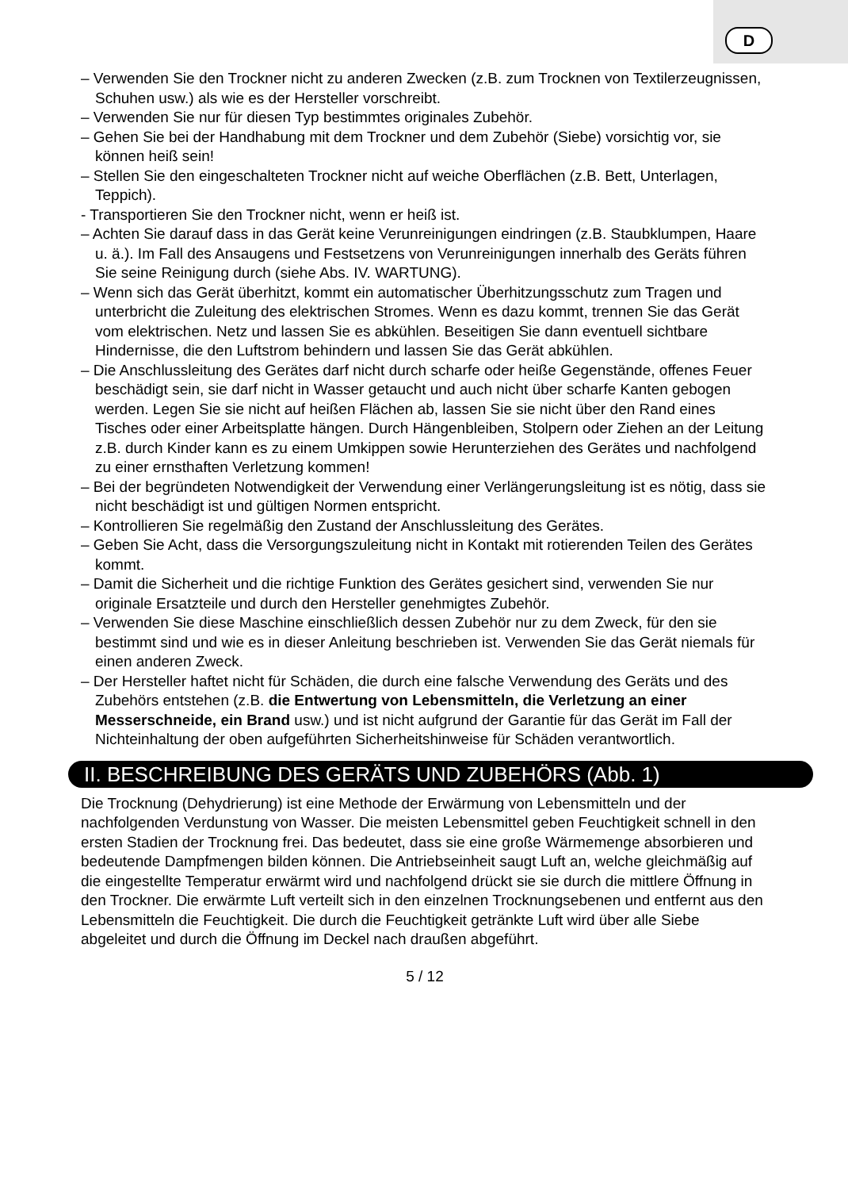D
– Verwenden Sie den Trockner nicht zu anderen Zwecken (z.B. zum Trocknen von Textilerzeugnissen, Schuhen usw.) als wie es der Hersteller vorschreibt.
– Verwenden Sie nur für diesen Typ bestimmtes originales Zubehör.
– Gehen Sie bei der Handhabung mit dem Trockner und dem Zubehör (Siebe) vorsichtig vor, sie können heiß sein!
– Stellen Sie den eingeschalteten Trockner nicht auf weiche Oberflächen (z.B. Bett, Unterlagen, Teppich).
- Transportieren Sie den Trockner nicht, wenn er heiß ist.
– Achten Sie darauf dass in das Gerät keine Verunreinigungen eindringen (z.B. Staubklumpen, Haare u. ä.). Im Fall des Ansaugens und Festsetzens von Verunreinigungen innerhalb des Geräts führen Sie seine Reinigung durch (siehe Abs. IV. WARTUNG).
– Wenn sich das Gerät überhitzt, kommt ein automatischer Überhitzungsschutz zum Tragen und unterbricht die Zuleitung des elektrischen Stromes. Wenn es dazu kommt, trennen Sie das Gerät vom elektrischen. Netz und lassen Sie es abkühlen. Beseitigen Sie dann eventuell sichtbare Hindernisse, die den Luftstrom behindern und lassen Sie das Gerät abkühlen.
– Die Anschlussleitung des Gerätes darf nicht durch scharfe oder heiße Gegenstände, offenes Feuer beschädigt sein, sie darf nicht in Wasser getaucht und auch nicht über scharfe Kanten gebogen werden. Legen Sie sie nicht auf heißen Flächen ab, lassen Sie sie nicht über den Rand eines Tisches oder einer Arbeitsplatte hängen. Durch Hängenbleiben, Stolpern oder Ziehen an der Leitung z.B. durch Kinder kann es zu einem Umkippen sowie Herunterziehen des Gerätes und nachfolgend zu einer ernsthaften Verletzung kommen!
– Bei der begründeten Notwendigkeit der Verwendung einer Verlängerungsleitung ist es nötig, dass sie nicht beschädigt ist und gültigen Normen entspricht.
– Kontrollieren Sie regelmäßig den Zustand der Anschlussleitung des Gerätes.
– Geben Sie Acht, dass die Versorgungszuleitung nicht in Kontakt mit rotierenden Teilen des Gerätes kommt.
– Damit die Sicherheit und die richtige Funktion des Gerätes gesichert sind, verwenden Sie nur originale Ersatzteile und durch den Hersteller genehmigtes Zubehör.
– Verwenden Sie diese Maschine einschließlich dessen Zubehör nur zu dem Zweck, für den sie bestimmt sind und wie es in dieser Anleitung beschrieben ist. Verwenden Sie das Gerät niemals für einen anderen Zweck.
– Der Hersteller haftet nicht für Schäden, die durch eine falsche Verwendung des Geräts und des Zubehörs entstehen (z.B. die Entwertung von Lebensmitteln, die Verletzung an einer Messerschneide, ein Brand usw.) und ist nicht aufgrund der Garantie für das Gerät im Fall der Nichteinhaltung der oben aufgeführten Sicherheitshinweise für Schäden verantwortlich.
II. BESCHREIBUNG DES GERÄTS UND ZUBEHÖRS (Abb. 1)
Die Trocknung (Dehydrierung) ist eine Methode der Erwärmung von Lebensmitteln und der nachfolgenden Verdunstung von Wasser. Die meisten Lebensmittel geben Feuchtigkeit schnell in den ersten Stadien der Trocknung frei. Das bedeutet, dass sie eine große Wärmemenge absorbieren und bedeutende Dampfmengen bilden können. Die Antriebseinheit saugt Luft an, welche gleichmäßig auf die eingestellte Temperatur erwärmt wird und nachfolgend drückt sie sie durch die mittlere Öffnung in den Trockner. Die erwärmte Luft verteilt sich in den einzelnen Trocknungsebenen und entfernt aus den Lebensmitteln die Feuchtigkeit. Die durch die Feuchtigkeit getränkte Luft wird über alle Siebe abgeleitet und durch die Öffnung im Deckel nach draußen abgeführt.
5 / 12